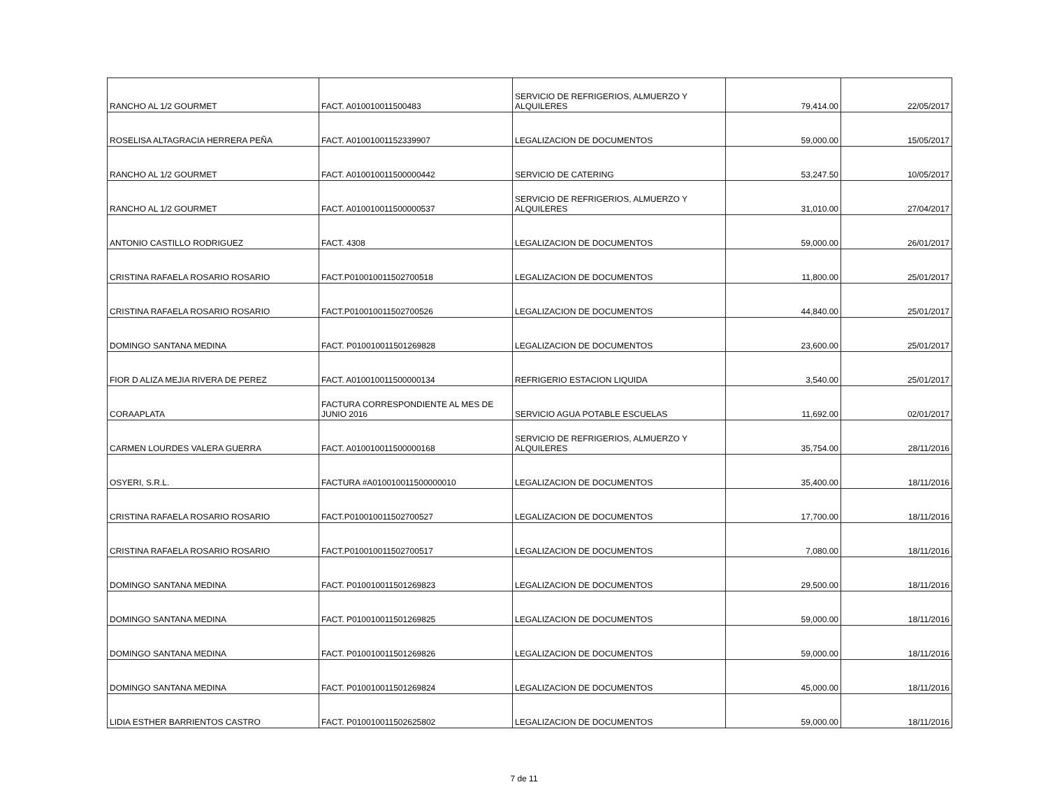| RANCHO AL 1/2 GOURMET | FACT. A010010011500483 | SERVICIO DE REFRIGERIOS, ALMUERZO Y ALQUILERES | 79,414.00 | 22/05/2017 |
| ROSELISA ALTAGRACIA HERRERA PEÑA | FACT. A01001001152339907 | LEGALIZACION DE DOCUMENTOS | 59,000.00 | 15/05/2017 |
| RANCHO AL 1/2 GOURMET | FACT. A010010011500000442 | SERVICIO DE CATERING | 53,247.50 | 10/05/2017 |
| RANCHO AL 1/2 GOURMET | FACT. A010010011500000537 | SERVICIO DE REFRIGERIOS, ALMUERZO Y ALQUILERES | 31,010.00 | 27/04/2017 |
| ANTONIO CASTILLO RODRIGUEZ | FACT. 4308 | LEGALIZACION DE DOCUMENTOS | 59,000.00 | 26/01/2017 |
| CRISTINA RAFAELA ROSARIO ROSARIO | FACT.P010010011502700518 | LEGALIZACION DE DOCUMENTOS | 11,800.00 | 25/01/2017 |
| CRISTINA RAFAELA ROSARIO ROSARIO | FACT.P010010011502700526 | LEGALIZACION DE DOCUMENTOS | 44,840.00 | 25/01/2017 |
| DOMINGO SANTANA MEDINA | FACT. P010010011501269828 | LEGALIZACION DE DOCUMENTOS | 23,600.00 | 25/01/2017 |
| FIOR D ALIZA MEJIA RIVERA DE PEREZ | FACT. A010010011500000134 | REFRIGERIO ESTACION LIQUIDA | 3,540.00 | 25/01/2017 |
| CORAAPLATA | FACTURA CORRESPONDIENTE AL MES DE JUNIO 2016 | SERVICIO AGUA POTABLE ESCUELAS | 11,692.00 | 02/01/2017 |
| CARMEN LOURDES VALERA GUERRA | FACT. A010010011500000168 | SERVICIO DE REFRIGERIOS, ALMUERZO Y ALQUILERES | 35,754.00 | 28/11/2016 |
| OSYERI, S.R.L. | FACTURA #A010010011500000010 | LEGALIZACION DE DOCUMENTOS | 35,400.00 | 18/11/2016 |
| CRISTINA RAFAELA ROSARIO ROSARIO | FACT.P010010011502700527 | LEGALIZACION DE DOCUMENTOS | 17,700.00 | 18/11/2016 |
| CRISTINA RAFAELA ROSARIO ROSARIO | FACT.P010010011502700517 | LEGALIZACION DE DOCUMENTOS | 7,080.00 | 18/11/2016 |
| DOMINGO SANTANA MEDINA | FACT. P010010011501269823 | LEGALIZACION DE DOCUMENTOS | 29,500.00 | 18/11/2016 |
| DOMINGO SANTANA MEDINA | FACT. P010010011501269825 | LEGALIZACION DE DOCUMENTOS | 59,000.00 | 18/11/2016 |
| DOMINGO SANTANA MEDINA | FACT. P010010011501269826 | LEGALIZACION DE DOCUMENTOS | 59,000.00 | 18/11/2016 |
| DOMINGO SANTANA MEDINA | FACT. P010010011501269824 | LEGALIZACION DE DOCUMENTOS | 45,000.00 | 18/11/2016 |
| LIDIA ESTHER BARRIENTOS CASTRO | FACT. P010010011502625802 | LEGALIZACION DE DOCUMENTOS | 59,000.00 | 18/11/2016 |
7 de 11